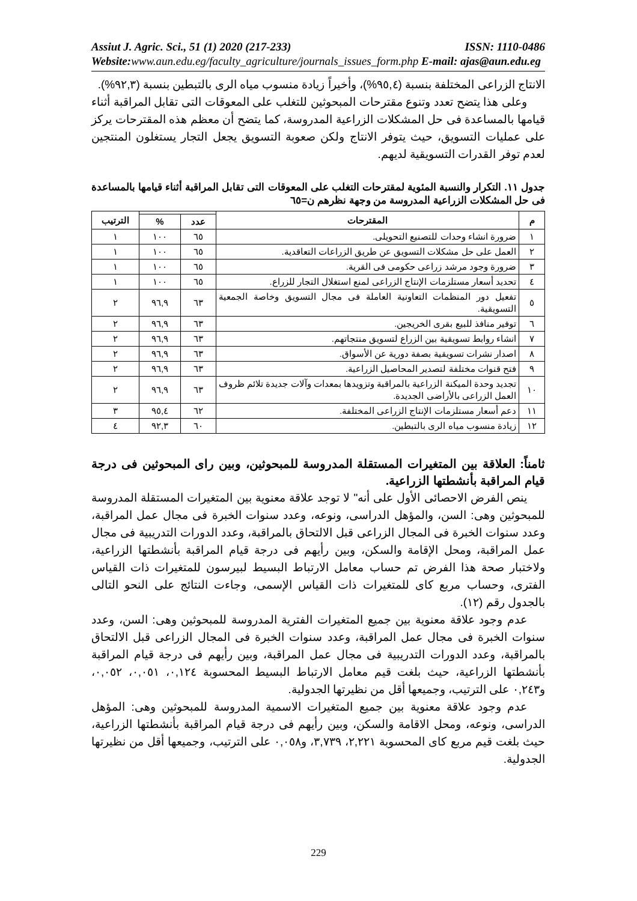Assiut J. Agric. Sci., 51 (1) 2020 (217-233) ISSN: 1110-0486
Website: www.aun.edu.eg/faculty_agriculture/journals_issues_form.php E-mail: ajas@aun.edu.eg
الانتاج الزراعى المختلفة بنسبة (٩٥,٤%)، وأخيراً زيادة منسوب مياه الرى بالتبطين بنسبة (٩٢,٣%).
وعلى هذا يتضح تعدد وتنوع مقترحات المبحوثين للتغلب على المعوقات التى تقابل المراقبة أثناء قيامها بالمساعدة فى حل المشكلات الزراعية المدروسة، كما يتضح أن معظم هذه المقترحات يركز على عمليات التسويق، حيث يتوفر الانتاج ولكن صعوبة التسويق يجعل التجار يستغلون المنتجين لعدم توفر القدرات التسويقية لديهم.
جدول ١١. التكرار والنسبة المئوية لمقترحات التغلب على المعوقات التى تقابل المراقبة أثناء قيامها بالمساعدة فى حل المشكلات الزراعية المدروسة من وجهة نظرهم ن=٦٥
| م | المقترحات | | | الترتيب |
| --- | --- | --- | --- | --- |
| | | عدد | % | |
| ١ | ضرورة انشاء وحدات للتصنيع التحويلى. | ٦٥ | ١٠٠ | ١ |
| ٢ | العمل على حل مشكلات التسويق عن طريق الزراعات التعاقدية. | ٦٥ | ١٠٠ | ١ |
| ٣ | ضرورة وجود مرشد زراعى حكومى فى القرية. | ٦٥ | ١٠٠ | ١ |
| ٤ | تحديد أسعار مستلزمات الإنتاج الزراعى لمنع استغلال التجار للزراع. | ٦٥ | ١٠٠ | ١ |
| ٥ | تفعيل دور المنظمات التعاونية العاملة فى مجال التسويق وخاصة الجمعية التسويقية. | ٦٣ | ٩٦,٩ | ٢ |
| ٦ | توفير منافذ للبيع بقرى الخريجين. | ٦٣ | ٩٦,٩ | ٢ |
| ٧ | انشاء روابط تسويقية بين الزراع لتسويق منتجاتهم. | ٦٣ | ٩٦,٩ | ٢ |
| ٨ | اصدار نشرات تسويقية بصفة دورية عن الأسواق. | ٦٣ | ٩٦,٩ | ٢ |
| ٩ | فتح قنوات مختلفة لتصدير المحاصيل الزراعية. | ٦٣ | ٩٦,٩ | ٢ |
| ١٠ | تجديد وحدة الميكنة الزراعية بالمراقبة وتزويدها بمعدات وآلات جديدة تلائم ظروف العمل الزراعى بالأراضى الجديدة. | ٦٣ | ٩٦,٩ | ٢ |
| ١١ | دعم أسعار مستلزمات الإنتاج الزراعى المختلفة. | ٦٢ | ٩٥,٤ | ٣ |
| ١٢ | زيادة منسوب مياه الرى بالتبطين. | ٦٠ | ٩٢,٣ | ٤ |
ثامناً: العلاقة بين المتغيرات المستقلة المدروسة للمبحوثين، وبين راى المبحوثين فى درجة قيام المراقبة بأنشطتها الزراعية.
ينص الفرض الاحصائى الأول على أنه" لا توجد علاقة معنوية بين المتغيرات المستقلة المدروسة للمبحوثين وهى: السن، والمؤهل الدراسى، ونوعه، وعدد سنوات الخبرة فى مجال عمل المراقبة، وعدد سنوات الخبرة فى المجال الزراعى قبل الالتحاق بالمراقبة، وعدد الدورات التدريبية فى مجال عمل المراقبة، ومحل الإقامة والسكن، وبين رأيهم فى درجة قيام المراقبة بأنشطتها الزراعية، ولاختبار صحة هذا الفرض تم حساب معامل الارتباط البسيط لبيرسون للمتغيرات ذات القياس الفترى، وحساب مربع كاى للمتغيرات ذات القياس الإسمى، وجاءت النتائج على النحو التالى بالجدول رقم (١٢).
عدم وجود علاقة معنوية بين جميع المتغيرات الفترية المدروسة للمبحوثين وهى: السن، وعدد سنوات الخبرة فى مجال عمل المراقبة، وعدد سنوات الخبرة فى المجال الزراعى قبل الالتحاق بالمراقبة، وعدد الدورات التدريبية فى مجال عمل المراقبة، وبين رأيهم فى درجة قيام المراقبة بأنشطتها الزراعية، حيث بلغت قيم معامل الارتباط البسيط المحسوبة ٠,١٢٤، ٠,٠٥١، ٠,٠٥٢، و٠,٢٤٣ على الترتيب، وجميعها أقل من نظيرتها الجدولية.
عدم وجود علاقة معنوية بين جميع المتغيرات الاسمية المدروسة للمبحوثين وهى: المؤهل الدراسى، ونوعه، ومحل الاقامة والسكن، وبين رأيهم فى درجة قيام المراقبة بأنشطتها الزراعية، حيث بلغت قيم مربع كاى المحسوبة ٢,٢٢١، ٣,٧٣٩، و٠,٠٥٨ على الترتيب، وجميعها أقل من نظيرتها الجدولية.
229